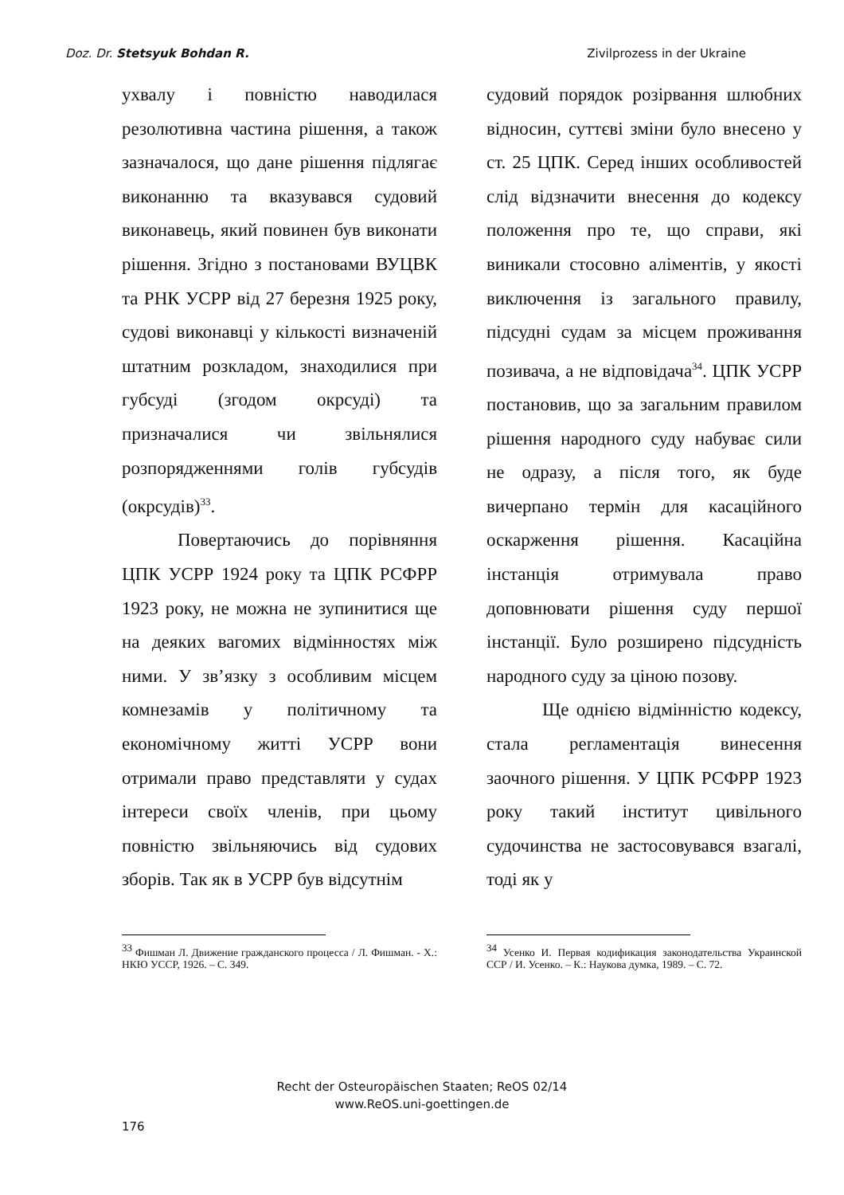Doz. Dr. Stetsyuk Bohdan R. Zivilprozess in der Ukraine
ухвалу і повністю наводилася резолютивна частина рішення, а також зазначалося, що дане рішення підлягає виконанню та вказувався судовий виконавець, який повинен був виконати рішення. Згідно з постановами ВУЦВК та РНК УСРР від 27 березня 1925 року, судові виконавці у кількості визначеній штатним розкладом, знаходилися при губсуді (згодом окрсуді) та призначалися чи звільнялися розпорядженнями голів губсудів (окрсудів)<sup>33</sup>.
Повертаючись до порівняння ЦПК УСРР 1924 року та ЦПК РСФРР 1923 року, не можна не зупинитися ще на деяких вагомих відмінностях між ними. У зв’язку з особливим місцем комнезамів у політичному та економічному житті УСРР вони отримали право представляти у судах інтереси своїх членів, при цьому повністю звільняючись від судових зборів. Так як в УСРР був відсутнім
<sup>33</sup> Фишман Л. Движение гражданского процесса / Л. Фишман. - Х.: НКЮ УССР, 1926. – С. 349.
судовий порядок розірвання шлюбних відносин, суттєві зміни було внесено у ст. 25 ЦПК. Серед інших особливостей слід відзначити внесення до кодексу положення про те, що справи, які виникали стосовно аліментів, у якості виключення із загального правилу, підсудні судам за місцем проживання позивача, а не відповідача<sup>34</sup>. ЦПК УСРР постановив, що за загальним правилом рішення народного суду набуває сили не одразу, а після того, як буде вичерпано термін для касаційного оскарження рішення. Касаційна інстанція отримувала право доповнювати рішення суду першої інстанції. Було розширено підсудність народного суду за ціною позову.
Ще однією відмінністю кодексу, стала регламентація винесення заочного рішення. У ЦПК РСФРР 1923 року такий інститут цивільного судочинства не застосовувався взагалі, тоді як у
<sup>34</sup> Усенко И. Первая кодификация законодательства Украинской ССР / И. Усенко. – К.: Наукова думка, 1989. – С. 72.
Recht der Osteuropäischen Staaten; ReOS 02/14
www.ReOS.uni-goettingen.de
176